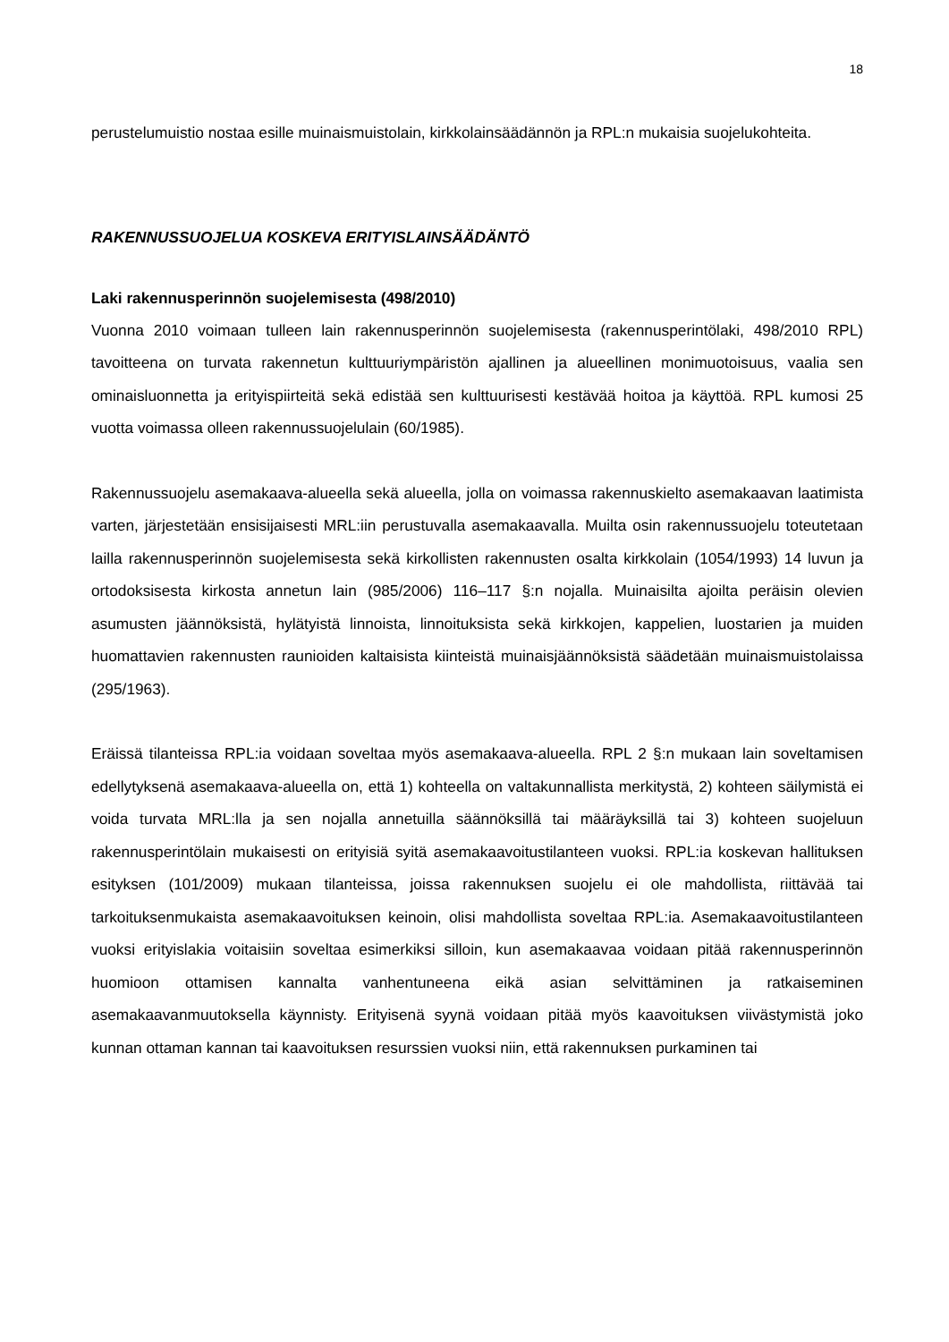18
perustelumuistio nostaa esille muinaismuistolain, kirkkolainsäädännön ja RPL:n mukaisia suojelukohteita.
RAKENNUSSUOJELUA KOSKEVA ERITYISLAINSÄÄDÄNTÖ
Laki rakennusperinnön suojelemisesta (498/2010)
Vuonna 2010 voimaan tulleen lain rakennusperinnön suojelemisesta (rakennusperintölaki, 498/2010 RPL) tavoitteena on turvata rakennetun kulttuuriympäristön ajallinen ja alueellinen monimuotoisuus, vaalia sen ominaisluonnetta ja erityispiirteitä sekä edistää sen kulttuurisesti kestävää hoitoa ja käyttöä. RPL kumosi 25 vuotta voimassa olleen rakennussuojelulain (60/1985).
Rakennussuojelu asemakaava-alueella sekä alueella, jolla on voimassa rakennuskielto asemakaavan laatimista varten, järjestetään ensisijaisesti MRL:iin perustuvalla asemakaavalla. Muilta osin rakennussuojelu toteutetaan lailla rakennusperinnön suojelemisesta sekä kirkollisten rakennusten osalta kirkkolain (1054/1993) 14 luvun ja ortodoksisesta kirkosta annetun lain (985/2006) 116–117 §:n nojalla. Muinaisilta ajoilta peräisin olevien asumusten jäännöksistä, hylätyistä linnoista, linnoituksista sekä kirkkojen, kappelien, luostarien ja muiden huomattavien rakennusten raunioiden kaltaisista kiinteistä muinaisjäännöksistä säädetään muinaismuistolaissa (295/1963).
Eräissä tilanteissa RPL:ia voidaan soveltaa myös asemakaava-alueella. RPL 2 §:n mukaan lain soveltamisen edellytyksenä asemakaava-alueella on, että 1) kohteella on valtakunnallista merkitystä, 2) kohteen säilymistä ei voida turvata MRL:lla ja sen nojalla annetuilla säännöksillä tai määräyksillä tai 3) kohteen suojeluun rakennusperintölain mukaisesti on erityisiä syitä asemakaavoitustilanteen vuoksi. RPL:ia koskevan hallituksen esityksen (101/2009) mukaan tilanteissa, joissa rakennuksen suojelu ei ole mahdollista, riittävää tai tarkoituksenmukaista asemakaavoituksen keinoin, olisi mahdollista soveltaa RPL:ia. Asemakaavoitustilanteen vuoksi erityislakia voitaisiin soveltaa esimerkiksi silloin, kun asemakaavaa voidaan pitää rakennusperinnön huomioon ottamisen kannalta vanhentuneena eikä asian selvittäminen ja ratkaiseminen asemakaavanmuutoksella käynnisty. Erityisenä syynä voidaan pitää myös kaavoituksen viivästymistä joko kunnan ottaman kannan tai kaavoituksen resurssien vuoksi niin, että rakennuksen purkaminen tai